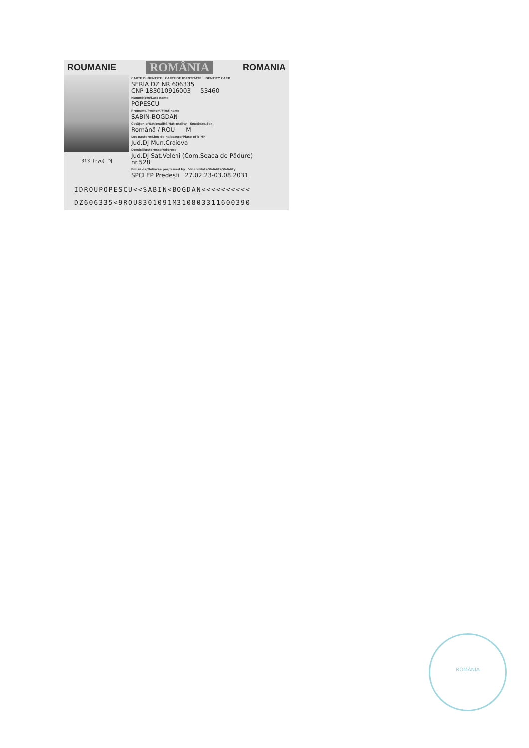ROUMANIE ROMÂNIA ROMANIA
313 (eyo) DJ
CARTE D'IDENTITE CARTE DE IDENTITATE IDENTITY CARD
SERIA DZ NR 606335
CNP 183010916003 53460
Nume/Nom/Last name
POPESCU
Prenume/Prenom/First name
SABIN-BOGDAN
Cetățenie/Nationalité/Nationality Sex/Sexe/Sex
Română / ROU M
Loc nastere/Lieu de naissance/Place of birth
Jud.DJ Mun.Craiova
Domiciliu/Adresse/Address
Jud.DJ Sat.Veleni (Com.Seaca de Pădure)
nr.528
Emisă de/Delivrée par/Issued by Valabilitate/Validité/Validity
SPCLEP Predești 27.02.23-03.08.2031
IDROUPOPESCU<<SABIN<BOGDAN<<<<<<<<<<
DZ606335<9ROU8301091M310803311600390
ROMÂNIA